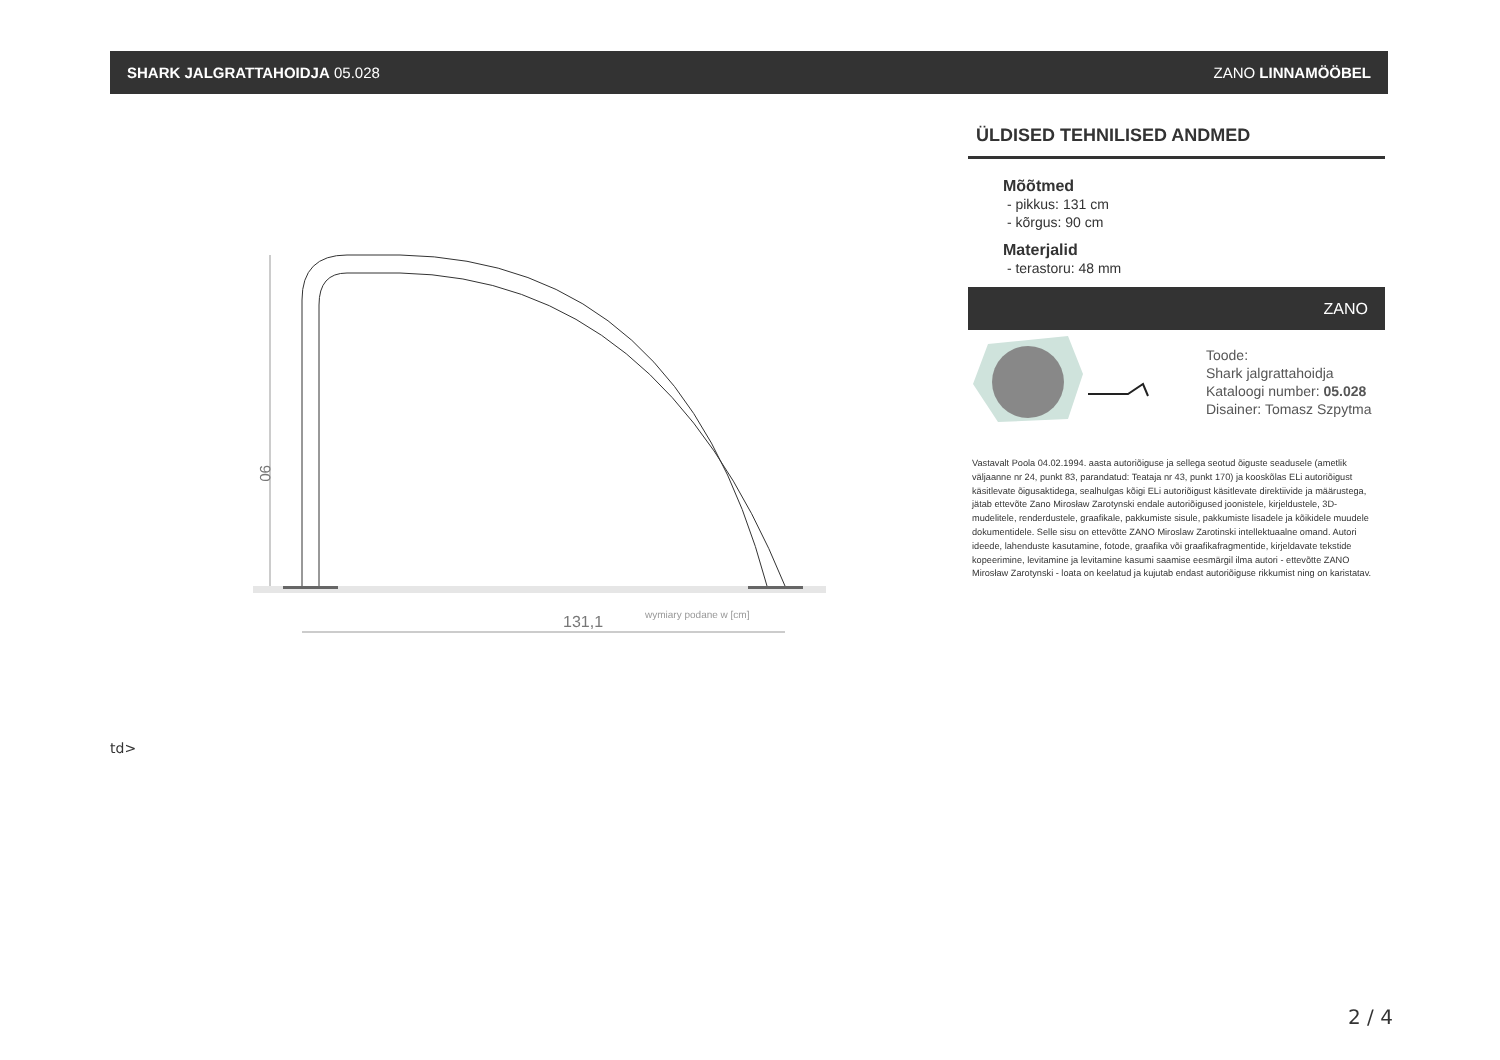SHARK JALGRATTAHOIDJA 05.028 ZANO LINNAMÖÖBEL
90
131,1
wymiary podane w [cm]
ÜLDISED TEHNILISED ANDMED
Mõõtmed
- pikkus: 131 cm
- kõrgus: 90 cm
Materjalid
- terastoru: 48 mm
ZANO
Toode:
Shark jalgrattahoidja
Kataloogi number: 05.028
Disainer: Tomasz Szpytma
Vastavalt Poola 04.02.1994. aasta autoriõiguse ja sellega seotud õiguste seadusele (ametlik väljaanne nr 24, punkt 83, parandatud: Teataja nr 43, punkt 170) ja kooskõlas ELi autoriõigust käsitlevate õigusaktidega, sealhulgas kõigi ELi autoriõigust käsitlevate direktiivide ja määrustega, jätab ettevõte Zano Mirosław Zarotynski endale autoriõigused joonistele, kirjeldustele, 3D-mudelitele, renderdustele, graafikale, pakkumiste sisule, pakkumiste lisadele ja kõikidele muudele dokumentidele. Selle sisu on ettevõtte ZANO Miroslaw Zarotinski intellektuaalne omand. Autori ideede, lahenduste kasutamine, fotode, graafika või graafikafragmentide, kirjeldavate tekstide kopeerimine, levitamine ja levitamine kasumi saamise eesmärgil ilma autori - ettevõtte ZANO Mirosław Zarotynski - loata on keelatud ja kujutab endast autoriõiguse rikkumist ning on karistatav.
td>
2 / 4